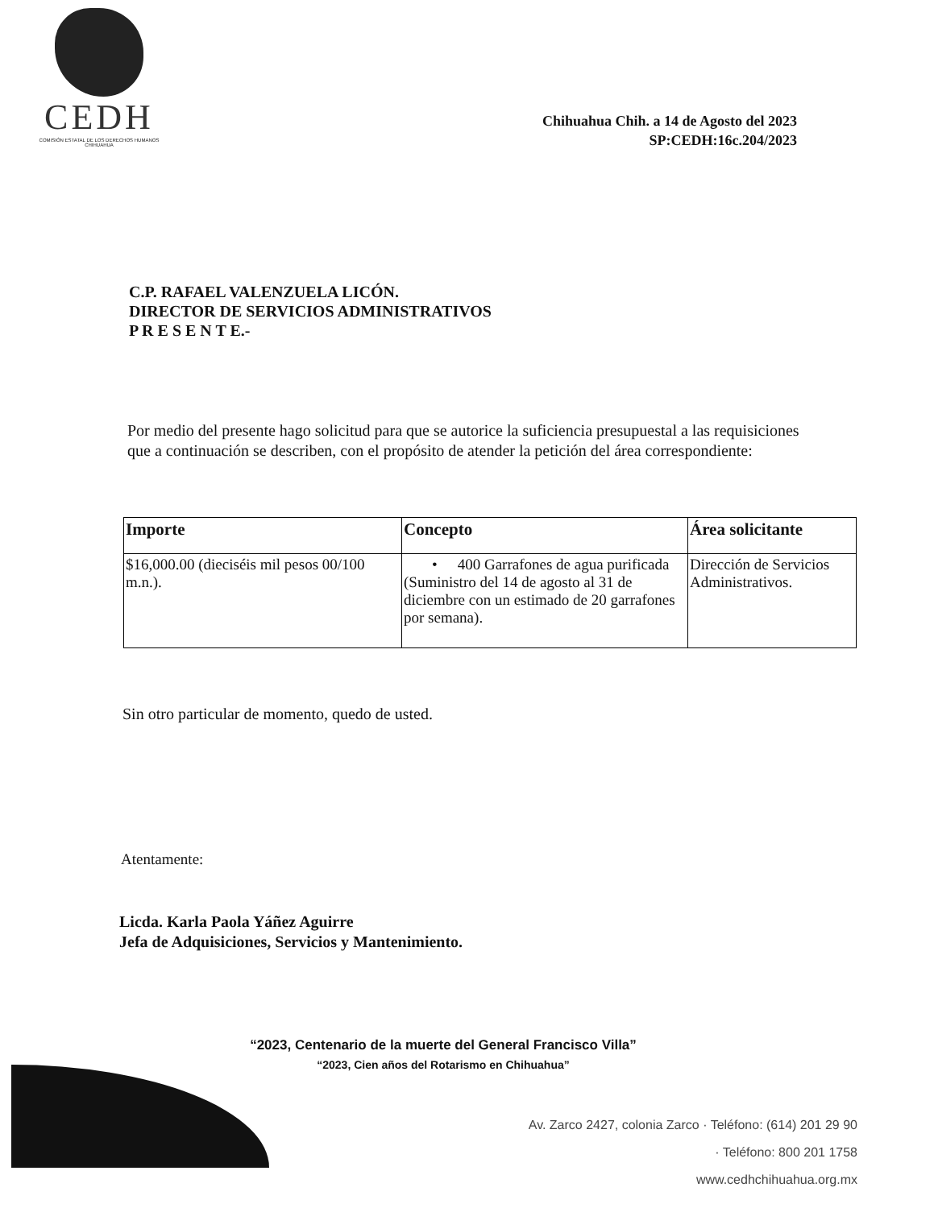CEDH
COMISIÓN ESTATAL DE LOS DERECHOS HUMANOS CHIHUAHUA
Chihuahua Chih. a 14 de Agosto del 2023
SP:CEDH:16c.204/2023
C.P. RAFAEL VALENZUELA LICÓN.
DIRECTOR DE SERVICIOS ADMINISTRATIVOS
P R E S E N T E.-
Por medio del presente hago solicitud para que se autorice la suficiencia presupuestal a las requisiciones que a continuación se describen, con el propósito de atender la petición del área correspondiente:
| Importe | Concepto | Área solicitante |
| --- | --- | --- |
| $16,000.00 (dieciséis mil pesos 00/100 m.n.). | • 400 Garrafones de agua purificada (Suministro del 14 de agosto al 31 de diciembre con un estimado de 20 garrafones por semana). | Dirección de Servicios Administrativos. |
Sin otro particular de momento, quedo de usted.
Atentamente:
Licda. Karla Paola Yáñez Aguirre
Jefa de Adquisiciones, Servicios y Mantenimiento.
“2023, Centenario de la muerte del General Francisco Villa”
“2023, Cien años del Rotarismo en Chihuahua”
Av. Zarco 2427, colonia Zarco · Teléfono: (614) 201 29 90
· Teléfono: 800 201 1758
www.cedhchihuahua.org.mx